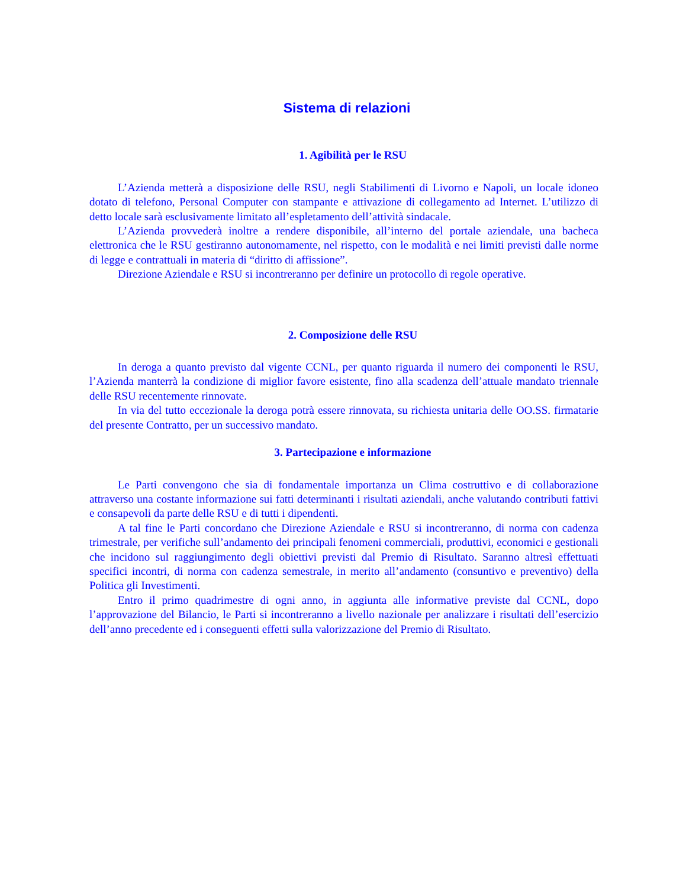Sistema di relazioni
1. Agibilità per le RSU
L’Azienda metterà a disposizione delle RSU, negli Stabilimenti di Livorno e Napoli, un locale idoneo dotato di telefono, Personal Computer con stampante e attivazione di collegamento ad Internet. L’utilizzo di detto locale sarà esclusivamente limitato all’espletamento dell’attività sindacale.
L’Azienda provvederà inoltre a rendere disponibile, all’interno del portale aziendale, una bacheca elettronica che le RSU gestiranno autonomamente, nel rispetto, con le modalità e nei limiti previsti dalle norme di legge e contrattuali in materia di “diritto di affissione”.
Direzione Aziendale e RSU si incontreranno per definire un protocollo di regole operative.
2. Composizione delle RSU
In deroga a quanto previsto dal vigente CCNL, per quanto riguarda il numero dei componenti le RSU, l’Azienda manterrà la condizione di miglior favore esistente, fino alla scadenza dell’attuale mandato triennale delle RSU recentemente rinnovate.
In via del tutto eccezionale la deroga potrà essere rinnovata, su richiesta unitaria delle OO.SS. firmatarie del presente Contratto, per un successivo mandato.
3. Partecipazione e informazione
Le Parti convengono che sia di fondamentale importanza un Clima costruttivo e di collaborazione attraverso una costante informazione sui fatti determinanti i risultati aziendali, anche valutando contributi fattivi e consapevoli da parte delle RSU e di tutti i dipendenti.
A tal fine le Parti concordano che Direzione Aziendale e RSU si incontreranno, di norma con cadenza trimestrale, per verifiche sull’andamento dei principali fenomeni commerciali, produttivi, economici e gestionali che incidono sul raggiungimento degli obiettivi previsti dal Premio di Risultato. Saranno altresì effettuati specifici incontri, di norma con cadenza semestrale, in merito all’andamento (consuntivo e preventivo) della Politica gli Investimenti.
Entro il primo quadrimestre di ogni anno, in aggiunta alle informative previste dal CCNL, dopo l’approvazione del Bilancio, le Parti si incontreranno a livello nazionale per analizzare i risultati dell’esercizio dell’anno precedente ed i conseguenti effetti sulla valorizzazione del Premio di Risultato.